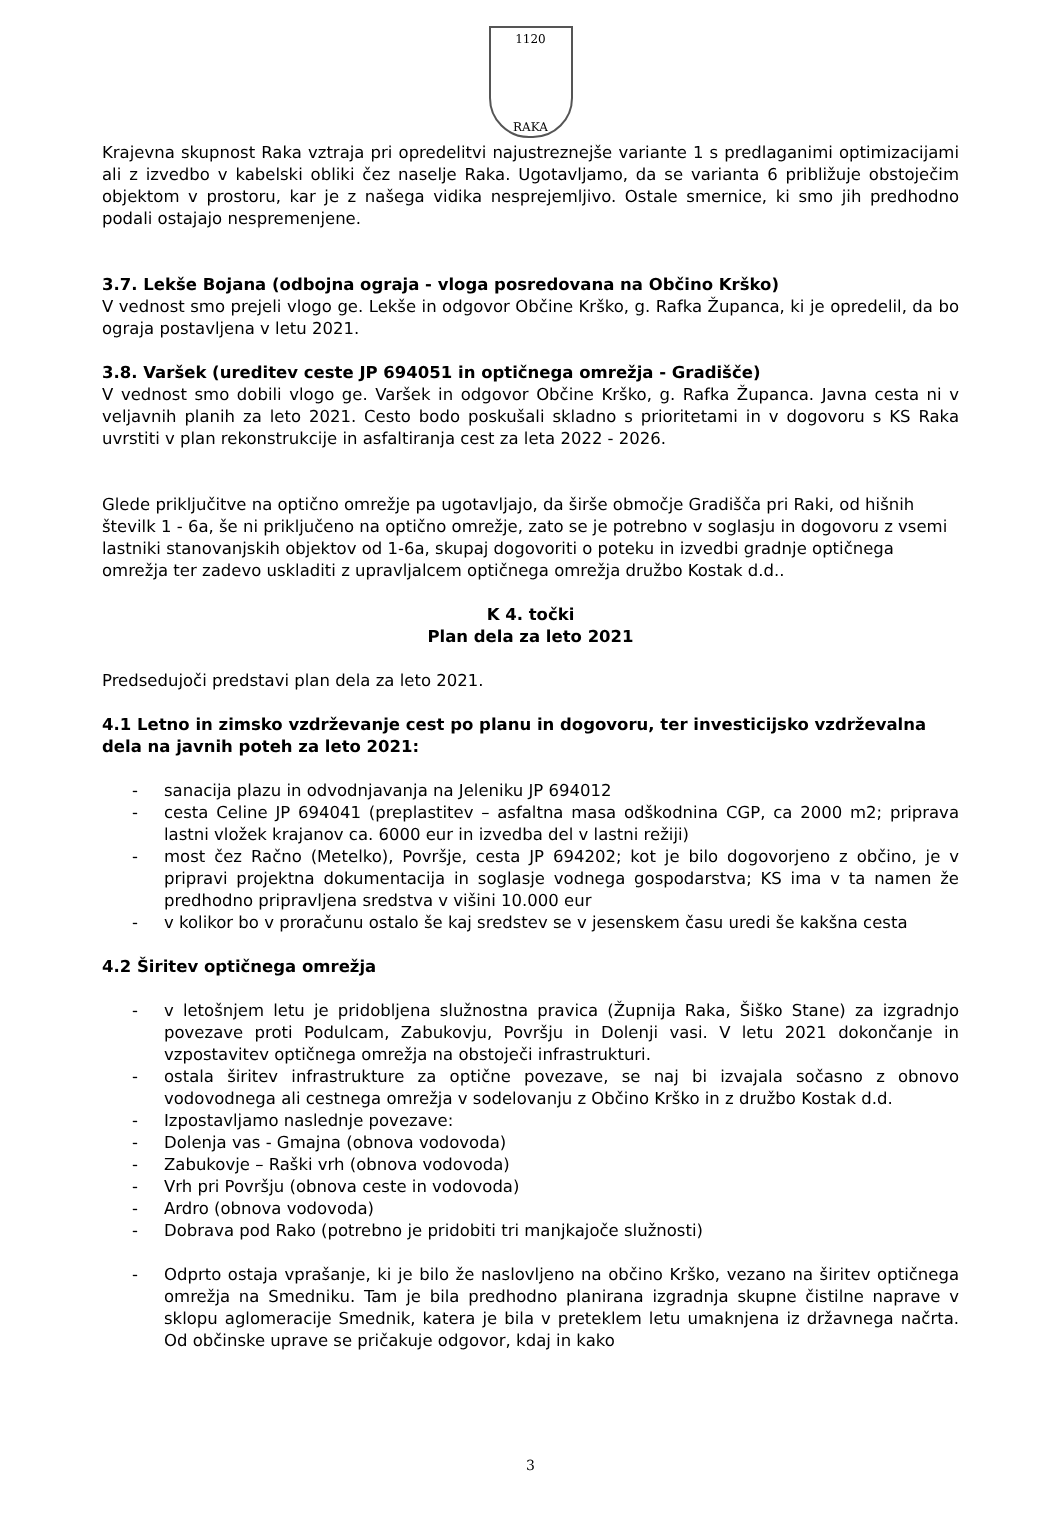1120
RAKA
Krajevna skupnost Raka vztraja pri opredelitvi najustreznejše variante 1 s predlaganimi optimizacijami ali z izvedbo v kabelski obliki čez naselje Raka. Ugotavljamo, da se varianta 6 približuje obstoječim objektom v prostoru, kar je z našega vidika nesprejemljivo. Ostale smernice, ki smo jih predhodno podali ostajajo nespremenjene.
3.7. Lekše Bojana (odbojna ograja - vloga posredovana na Občino Krško)
V vednost smo prejeli vlogo ge. Lekše in odgovor Občine Krško, g. Rafka Županca, ki je opredelil, da bo ograja postavljena v letu 2021.
3.8. Varšek (ureditev ceste JP 694051 in optičnega omrežja - Gradišče)
V vednost smo dobili vlogo ge. Varšek in odgovor Občine Krško, g. Rafka Županca. Javna cesta ni v veljavnih planih za leto 2021. Cesto bodo poskušali skladno s prioritetami in v dogovoru s KS Raka uvrstiti v plan rekonstrukcije in asfaltiranja cest za leta 2022 - 2026.
Glede priključitve na optično omrežje pa ugotavljajo, da širše območje Gradišča pri Raki, od hišnih številk 1 - 6a, še ni priključeno na optično omrežje, zato se je potrebno v soglasju in dogovoru z vsemi lastniki stanovanjskih objektov od 1-6a, skupaj dogovoriti o poteku in izvedbi gradnje optičnega omrežja ter zadevo uskladiti z upravljalcem optičnega omrežja družbo Kostak d.d..
K 4. točki
Plan dela za leto 2021
Predsedujoči predstavi plan dela za leto 2021.
4.1 Letno in zimsko vzdrževanje cest po planu in dogovoru, ter investicijsko vzdrževalna dela na javnih poteh za leto 2021:
- sanacija plazu in odvodnjavanja na Jeleniku JP 694012
- cesta Celine JP 694041 (preplastitev – asfaltna masa odškodnina CGP, ca 2000 m2; priprava lastni vložek krajanov ca. 6000 eur in izvedba del v lastni režiji)
- most čez Račno (Metelko), Površje, cesta JP 694202; kot je bilo dogovorjeno z občino, je v pripravi projektna dokumentacija in soglasje vodnega gospodarstva; KS ima v ta namen že predhodno pripravljena sredstva v višini 10.000 eur
- v kolikor bo v proračunu ostalo še kaj sredstev se v jesenskem času uredi še kakšna cesta
4.2 Širitev optičnega omrežja
- v letošnjem letu je pridobljena služnostna pravica (Župnija Raka, Šiško Stane) za izgradnjo povezave proti Podulcam, Zabukovju, Površju in Dolenji vasi. V letu 2021 dokončanje in vzpostavitev optičnega omrežja na obstoječi infrastrukturi.
- ostala širitev infrastrukture za optične povezave, se naj bi izvajala sočasno z obnovo vodovodnega ali cestnega omrežja v sodelovanju z Občino Krško in z družbo Kostak d.d.
- Izpostavljamo naslednje povezave:
- Dolenja vas - Gmajna (obnova vodovoda)
- Zabukovje – Raški vrh (obnova vodovoda)
- Vrh pri Površju (obnova ceste in vodovoda)
- Ardro (obnova vodovoda)
- Dobrava pod Rako (potrebno je pridobiti tri manjkajoče služnosti)
- Odprto ostaja vprašanje, ki je bilo že naslovljeno na občino Krško, vezano na širitev optičnega omrežja na Smedniku. Tam je bila predhodno planirana izgradnja skupne čistilne naprave v sklopu aglomeracije Smednik, katera je bila v preteklem letu umaknjena iz državnega načrta. Od občinske uprave se pričakuje odgovor, kdaj in kako
3